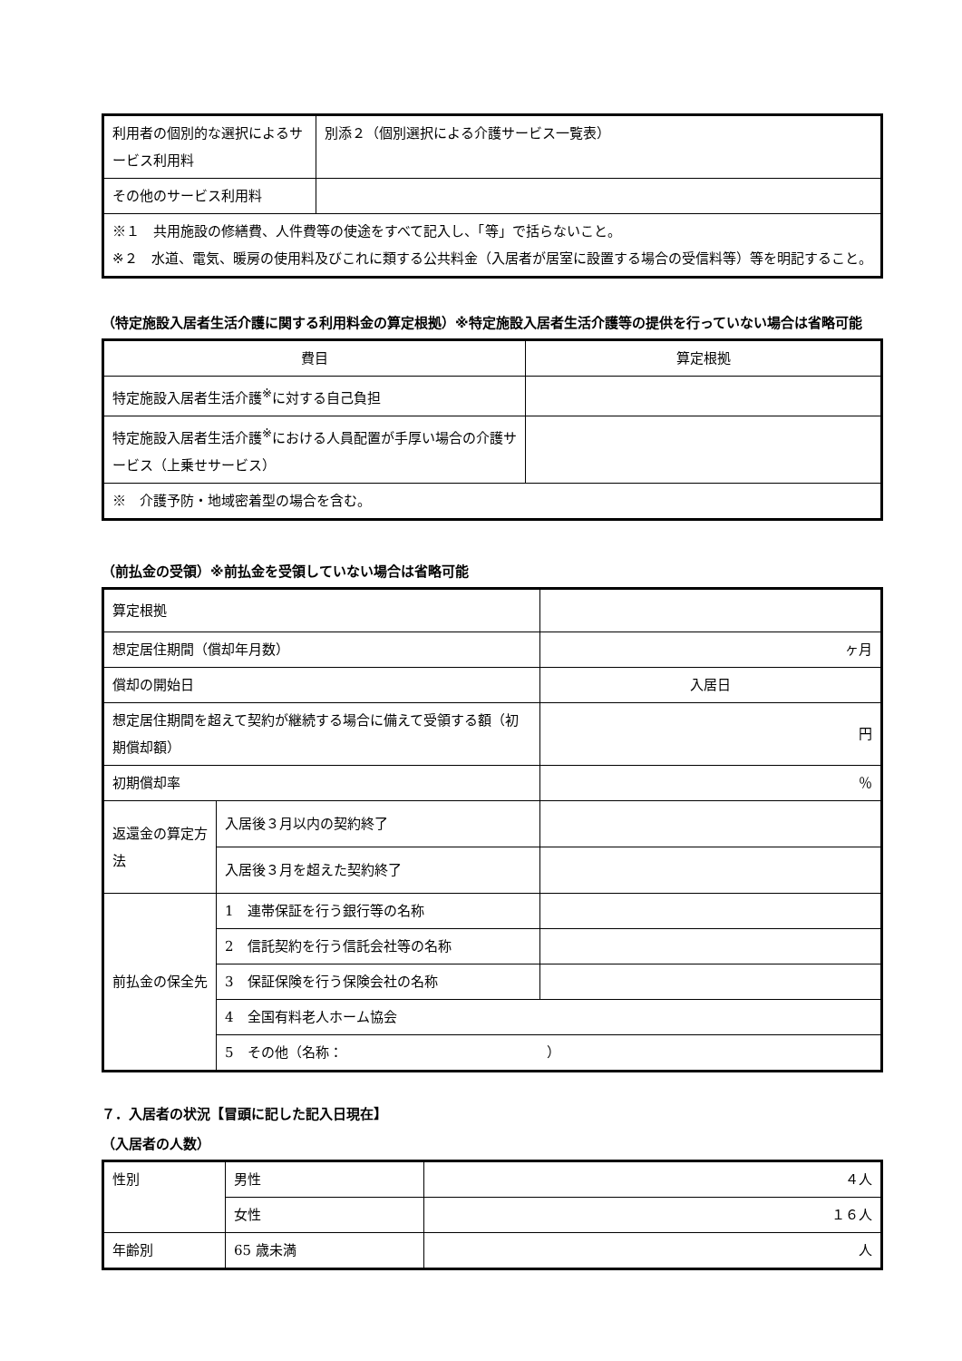| 利用者の個別的な選択によるサービス利用料 | 別添２（個別選択による介護サービス一覧表） |
| その他のサービス利用料 | |
| ※１ 共用施設の修繕費、人件費等の使途をすべて記入し、「等」で括らないこと。 ※２ 水道、電気、暖房の使用料及びこれに類する公共料金（入居者が居室に設置する場合の受信料等）等を明記すること。 | |
（特定施設入居者生活介護に関する利用料金の算定根拠）※特定施設入居者生活介護等の提供を行っていない場合は省略可能
| 費目 | 算定根拠 |
| 特定施設入居者生活介護<sup>※</sup>に対する自己負担 | |
| 特定施設入居者生活介護<sup>※</sup>における人員配置が手厚い場合の介護サービス（上乗せサービス） | |
| ※ 介護予防・地域密着型の場合を含む。 | |
（前払金の受領）※前払金を受領していない場合は省略可能
| 算定根拠 | | |
| 想定居住期間（償却年月数） | | ヶ月 |
| 償却の開始日 | | 入居日 |
| 想定居住期間を超えて契約が継続する場合に備えて受領する額（初期償却額） | | 円 |
| 初期償却率 | | ％ |
| 返還金の算定方法 | 入居後３月以内の契約終了 | |
| | 入居後３月を超えた契約終了 | |
| 前払金の保全先 | 1 連帯保証を行う銀行等の名称 | |
| | 2 信託契約を行う信託会社等の名称 | |
| | 3 保証保険を行う保険会社の名称 | |
| | 4 全国有料老人ホーム協会 | |
| | 5 その他（名称： ） | |
７．入居者の状況【冒頭に記した記入日現在】
（入居者の人数）
| 性別 | 男性 | ４人 |
| | 女性 | １６人 |
| 年齢別 | 65 歳未満 | 人 |